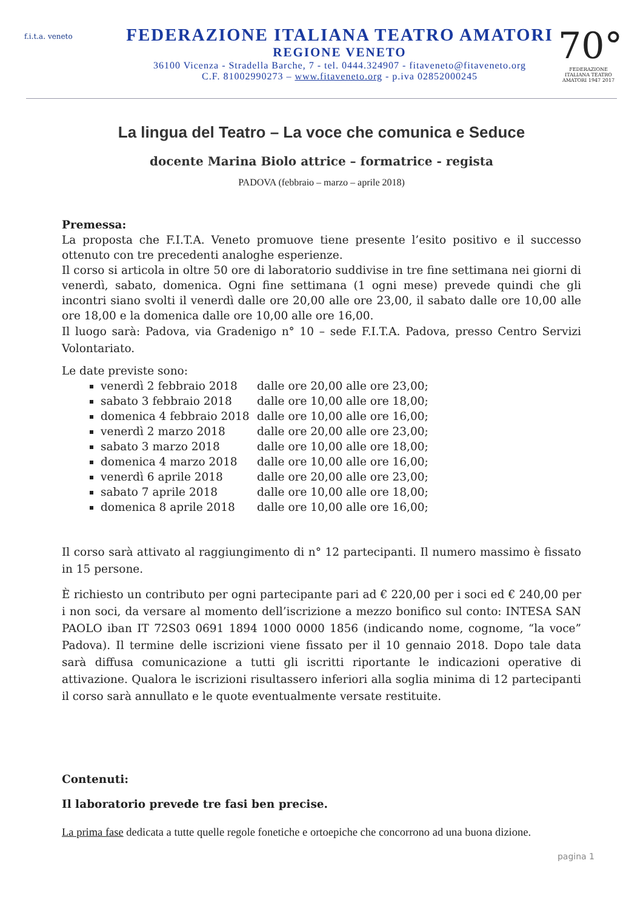f.i.t.a. veneto
FEDERAZIONE ITALIANA TEATRO AMATORI
REGIONE VENETO
36100 Vicenza - Stradella Barche, 7 - tel. 0444.324907 - fitaveneto@fitaveneto.org
C.F. 81002990273 – www.fitaveneto.org - p.iva 02852000245
70°
FEDERAZIONE ITALIANA TEATRO AMATORI 1947 2017
La lingua del Teatro – La voce che comunica e Seduce
docente Marina Biolo attrice – formatrice - regista
PADOVA (febbraio – marzo – aprile 2018)
Premessa:
La proposta che F.I.T.A. Veneto promuove tiene presente l’esito positivo e il successo ottenuto con tre precedenti analoghe esperienze.
Il corso si articola in oltre 50 ore di laboratorio suddivise in tre fine settimana nei giorni di venerdì, sabato, domenica. Ogni fine settimana (1 ogni mese) prevede quindi che gli incontri siano svolti il venerdì dalle ore 20,00 alle ore 23,00, il sabato dalle ore 10,00 alle ore 18,00 e la domenica dalle ore 10,00 alle ore 16,00.
Il luogo sarà: Padova, via Gradenigo n° 10 – sede F.I.T.A. Padova, presso Centro Servizi Volontariato.
Le date previste sono:
venerdì 2 febbraio 2018 dalle ore 20,00 alle ore 23,00;
sabato 3 febbraio 2018 dalle ore 10,00 alle ore 18,00;
domenica 4 febbraio 2018 dalle ore 10,00 alle ore 16,00;
venerdì 2 marzo 2018 dalle ore 20,00 alle ore 23,00;
sabato 3 marzo 2018 dalle ore 10,00 alle ore 18,00;
domenica 4 marzo 2018 dalle ore 10,00 alle ore 16,00;
venerdì 6 aprile 2018 dalle ore 20,00 alle ore 23,00;
sabato 7 aprile 2018 dalle ore 10,00 alle ore 18,00;
domenica 8 aprile 2018 dalle ore 10,00 alle ore 16,00;
Il corso sarà attivato al raggiungimento di n° 12 partecipanti. Il numero massimo è fissato in 15 persone.
È richiesto un contributo per ogni partecipante pari ad € 220,00 per i soci ed € 240,00 per i non soci, da versare al momento dell’iscrizione a mezzo bonifico sul conto: INTESA SAN PAOLO iban IT 72S03 0691 1894 1000 0000 1856 (indicando nome, cognome, “la voce” Padova). Il termine delle iscrizioni viene fissato per il 10 gennaio 2018. Dopo tale data sarà diffusa comunicazione a tutti gli iscritti riportante le indicazioni operative di attivazione. Qualora le iscrizioni risultassero inferiori alla soglia minima di 12 partecipanti il corso sarà annullato e le quote eventualmente versate restituite.
Contenuti:
Il laboratorio prevede tre fasi ben precise.
La prima fase dedicata a tutte quelle regole fonetiche e ortoepiche che concorrono ad una buona dizione.
pagina 1